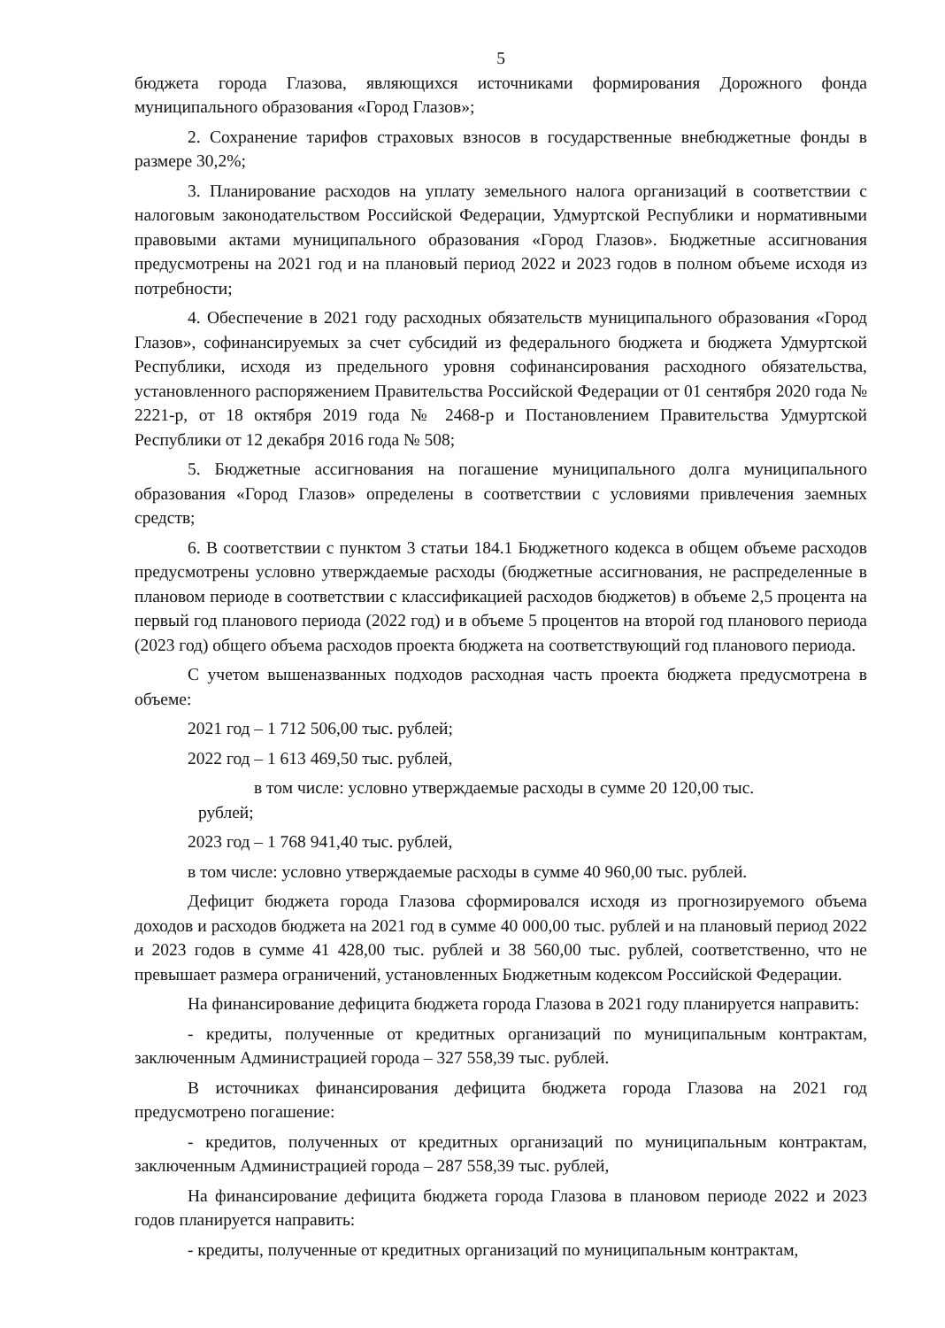5
бюджета города Глазова, являющихся источниками формирования Дорожного фонда муниципального образования «Город Глазов»;
2. Сохранение тарифов страховых взносов в государственные внебюджетные фонды в размере 30,2%;
3. Планирование расходов на уплату земельного налога организаций в соответствии с налоговым законодательством Российской Федерации, Удмуртской Республики и нормативными правовыми актами муниципального образования «Город Глазов». Бюджетные ассигнования предусмотрены на 2021 год и на плановый период 2022 и 2023 годов в полном объеме исходя из потребности;
4. Обеспечение в 2021 году расходных обязательств муниципального образования «Город Глазов», софинансируемых за счет субсидий из федерального бюджета и бюджета Удмуртской Республики, исходя из предельного уровня софинансирования расходного обязательства, установленного распоряжением Правительства Российской Федерации от 01 сентября 2020 года № 2221-р, от 18 октября 2019 года № 2468-р и Постановлением Правительства Удмуртской Республики от 12 декабря 2016 года № 508;
5. Бюджетные ассигнования на погашение муниципального долга муниципального образования «Город Глазов» определены в соответствии с условиями привлечения заемных средств;
6. В соответствии с пунктом 3 статьи 184.1 Бюджетного кодекса в общем объеме расходов предусмотрены условно утверждаемые расходы (бюджетные ассигнования, не распределенные в плановом периоде в соответствии с классификацией расходов бюджетов) в объеме 2,5 процента на первый год планового периода (2022 год) и в объеме 5 процентов на второй год планового периода (2023 год) общего объема расходов проекта бюджета на соответствующий год планового периода.
С учетом вышеназванных подходов расходная часть проекта бюджета предусмотрена в объеме:
2021 год – 1 712 506,00 тыс. рублей;
2022 год – 1 613 469,50 тыс. рублей,
в том числе: условно утверждаемые расходы в сумме 20 120,00 тыс.
рублей;
2023 год – 1 768 941,40 тыс. рублей,
в том числе: условно утверждаемые расходы в сумме 40 960,00 тыс. рублей.
Дефицит бюджета города Глазова сформировался исходя из прогнозируемого объема доходов и расходов бюджета на 2021 год в сумме 40 000,00 тыс. рублей и на плановый период 2022 и 2023 годов в сумме 41 428,00 тыс. рублей и 38 560,00 тыс. рублей, соответственно, что не превышает размера ограничений, установленных Бюджетным кодексом Российской Федерации.
На финансирование дефицита бюджета города Глазова в 2021 году планируется направить:
- кредиты, полученные от кредитных организаций по муниципальным контрактам, заключенным Администрацией города – 327 558,39 тыс. рублей.
В источниках финансирования дефицита бюджета города Глазова на 2021 год предусмотрено погашение:
- кредитов, полученных от кредитных организаций по муниципальным контрактам, заключенным Администрацией города – 287 558,39 тыс. рублей,
На финансирование дефицита бюджета города Глазова в плановом периоде 2022 и 2023 годов планируется направить:
- кредиты, полученные от кредитных организаций по муниципальным контрактам,